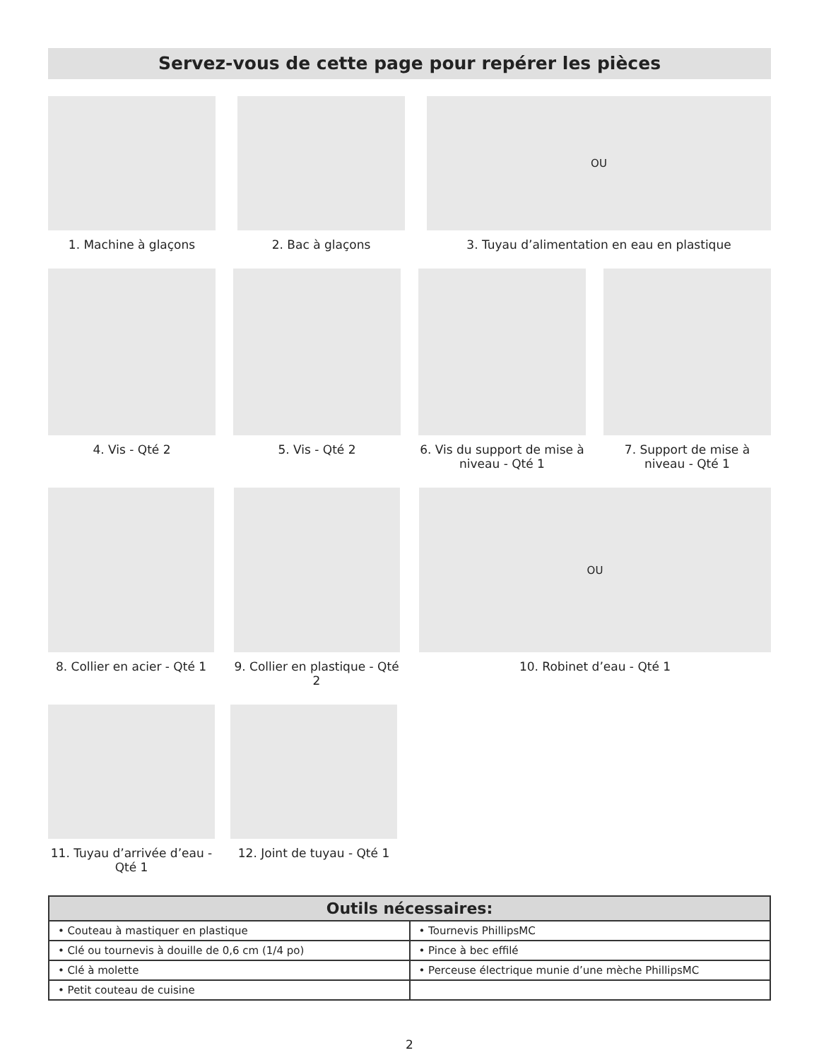Servez-vous de cette page pour repérer les pièces
1. Machine à glaçons 2. Bac à glaçons
OU
3. Tuyau d’alimentation en eau en plastique
4. Vis - Qté 2 5. Vis - Qté 2 6. Vis du support de mise à niveau - Qté 1
7. Support de mise à niveau - Qté 1
8. Collier en acier - Qté 1
9. Collier en plastique - Qté 2
OU
10. Robinet d’eau - Qté 1
11. Tuyau d’arrivée d’eau - Qté 1
12. Joint de tuyau - Qté 1
| Outils nécessaires: | |
| --- | --- |
| • Couteau à mastiquer en plastique | • Tournevis PhillipsMC |
| • Clé ou tournevis à douille de 0,6 cm (1/4 po) | • Pince à bec effilé |
| • Clé à molette | • Perceuse électrique munie d’une mèche PhillipsMC |
| • Petit couteau de cuisine | |
2